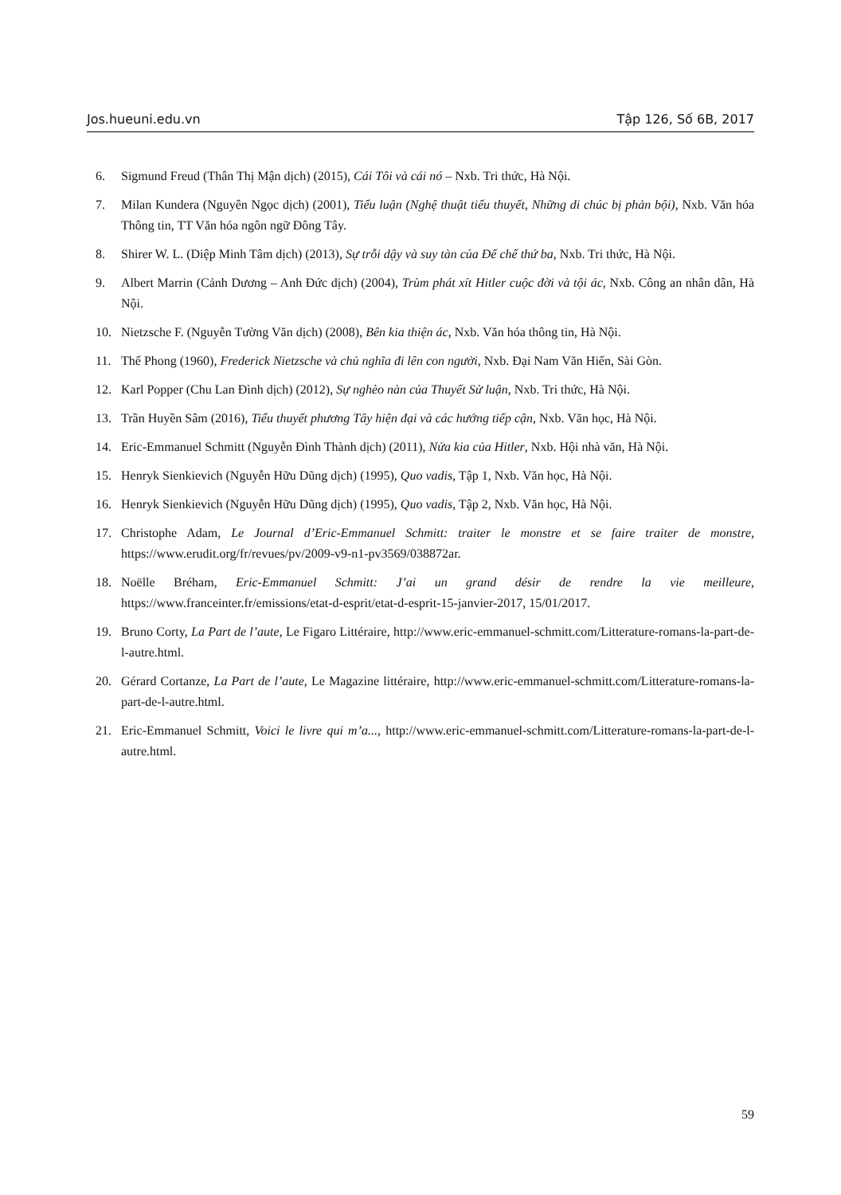Jos.hueuni.edu.vn Tập 126, Số 6B, 2017
6. Sigmund Freud (Thân Thị Mận dịch) (2015), Cái Tôi và cái nó – Nxb. Tri thức, Hà Nội.
7. Milan Kundera (Nguyên Ngọc dịch) (2001), Tiểu luận (Nghệ thuật tiểu thuyết, Những di chúc bị phản bội), Nxb. Văn hóa Thông tin, TT Văn hóa ngôn ngữ Đông Tây.
8. Shirer W. L. (Diệp Minh Tâm dịch) (2013), Sự trỗi dậy và suy tàn của Đế chế thứ ba, Nxb. Tri thức, Hà Nội.
9. Albert Marrin (Cảnh Dương – Anh Đức dịch) (2004), Trùm phát xít Hitler cuộc đời và tội ác, Nxb. Công an nhân dân, Hà Nội.
10. Nietzsche F. (Nguyễn Tường Văn dịch) (2008), Bên kia thiện ác, Nxb. Văn hóa thông tin, Hà Nội.
11. Thế Phong (1960), Frederick Nietzsche và chủ nghĩa đi lên con người, Nxb. Đại Nam Văn Hiến, Sài Gòn.
12. Karl Popper (Chu Lan Đình dịch) (2012), Sự nghèo nàn của Thuyết Sử luận, Nxb. Tri thức, Hà Nội.
13. Trần Huyền Sâm (2016), Tiểu thuyết phương Tây hiện đại và các hướng tiếp cận, Nxb. Văn học, Hà Nội.
14. Eric-Emmanuel Schmitt (Nguyễn Đình Thành dịch) (2011), Nửa kia của Hitler, Nxb. Hội nhà văn, Hà Nội.
15. Henryk Sienkievich (Nguyễn Hữu Dũng dịch) (1995), Quo vadis, Tập 1, Nxb. Văn học, Hà Nội.
16. Henryk Sienkievich (Nguyễn Hữu Dũng dịch) (1995), Quo vadis, Tập 2, Nxb. Văn học, Hà Nội.
17. Christophe Adam, Le Journal d’Eric-Emmanuel Schmitt: traiter le monstre et se faire traiter de monstre, https://www.erudit.org/fr/revues/pv/2009-v9-n1-pv3569/038872ar.
18. Noëlle Bréham, Eric-Emmanuel Schmitt: J’ai un grand désir de rendre la vie meilleure, https://www.franceinter.fr/emissions/etat-d-esprit/etat-d-esprit-15-janvier-2017, 15/01/2017.
19. Bruno Corty, La Part de l’aute, Le Figaro Littéraire, http://www.eric-emmanuel-schmitt.com/Litterature-romans-la-part-de-l-autre.html.
20. Gérard Cortanze, La Part de l’aute, Le Magazine littéraire, http://www.eric-emmanuel-schmitt.com/Litterature-romans-la-part-de-l-autre.html.
21. Eric-Emmanuel Schmitt, Voici le livre qui m’a..., http://www.eric-emmanuel-schmitt.com/Litterature-romans-la-part-de-l-autre.html.
59